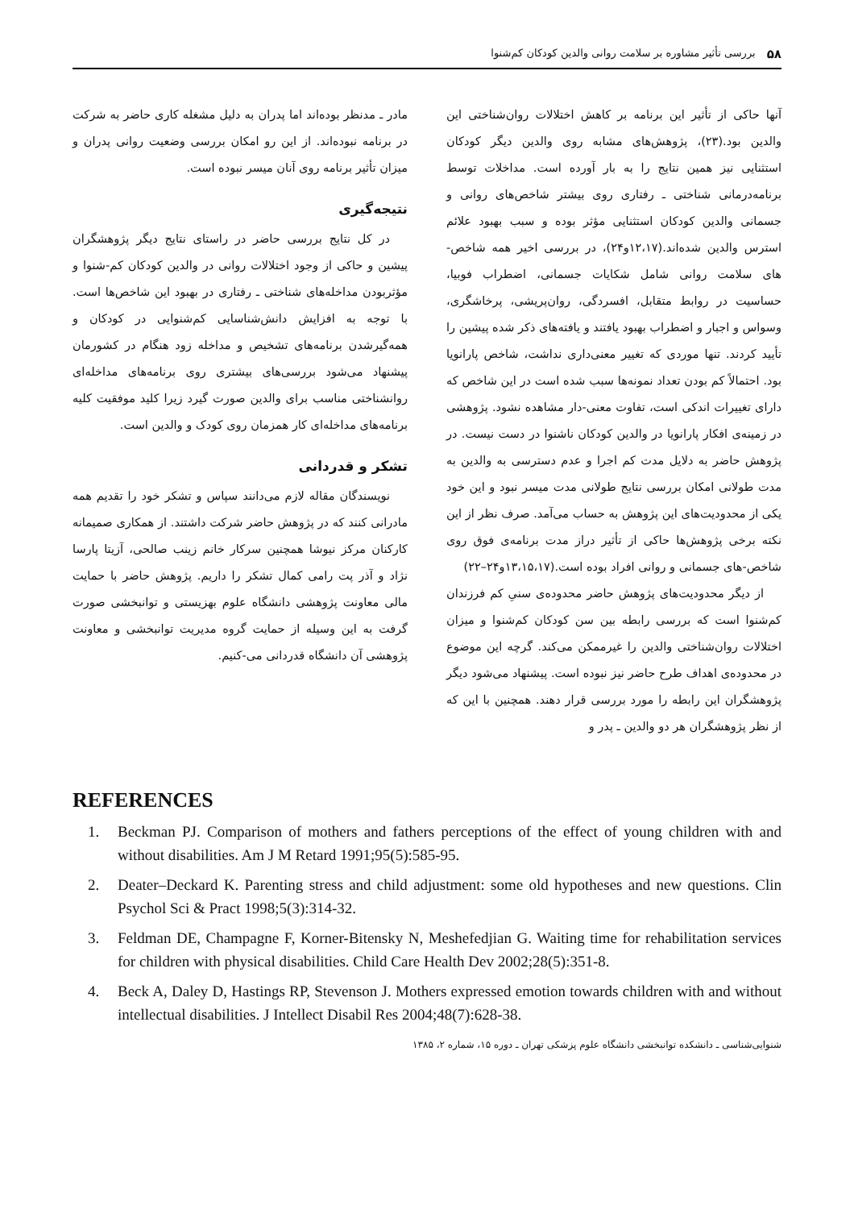۵۸ بررسی تأثیر مشاوره بر سلامت روانی والدین کودکان کم‌شنوا
آنها حاکی از تأثیر این برنامه بر کاهش اختلالات روان‌شناختی این والدین بود.(۲۳)، پژوهش‌های مشابه روی والدین دیگر کودکان استثنایی نیز همین نتایج را به بار آورده است. مداخلات توسط برنامه‌درمانی شناختی ـ رفتاری روی بیشتر شاخص‌های روانی و جسمانی والدین کودکان استثنایی مؤثر بوده و سبب بهبود علائم استرس والدین شده‌اند.(۱۲،۱۷و۲۴)، در بررسی اخیر همه شاخص-های سلامت روانی شامل شکایات جسمانی، اضطراب فوبیا، حساسیت در روابط متقابل، افسردگی، روان‌پریشی، پرخاشگری، وسواس و اجبار و اضطراب بهبود یافتند و یافته‌های ذکر شده پیشین را تأیید کردند. تنها موردی که تغییر معنی‌داری نداشت، شاخص پارانویا بود. احتمالاً کم بودن تعداد نمونه‌ها سبب شده است در این شاخص که دارای تغییرات اندکی است، تفاوت معنی-دار مشاهده نشود. پژوهشی در زمینه‌ی افکار پارانویا در والدین کودکان ناشنوا در دست نیست. در پژوهش حاضر به دلایل مدت کم اجرا و عدم دسترسی به والدین به مدت طولانی امکان بررسی نتایج طولانی مدت میسر نبود و این خود یکی از محدودیت‌های این پژوهش به حساب می‌آمد. صرف نظر از این نکته برخی پژوهش‌ها حاکی از تأثیر دراز مدت برنامه‌ی فوق روی شاخص-های جسمانی و روانی افراد بوده است.(۱۳،۱۵،۱۷و۲۴–۲۲)
از دیگر محدودیت‌های پژوهش حاضر محدوده‌ی سنیِ کم فرزندان کم‌شنوا است که بررسی رابطه بین سن کودکان کم‌شنوا و میزان اختلالات روان‌شناختی والدین را غیرممکن می‌کند. گرچه این موضوع در محدوده‌ی اهداف طرح حاضر نیز نبوده است. پیشنهاد می‌شود دیگر پژوهشگران این رابطه را مورد بررسی قرار دهند. همچنین با این که از نظر پژوهشگران هر دو والدین ـ پدر و
مادر ـ مدنظر بوده‌اند اما پدران به دلیل مشغله کاری حاضر به شرکت در برنامه نبوده‌اند. از این رو امکان بررسی وضعیت روانی پدران و میزان تأثیر برنامه روی آنان میسر نبوده است.
نتیجه‌گیری
در کل نتایج بررسی حاضر در راستای نتایج دیگر پژوهشگران پیشین و حاکی از وجود اختلالات روانی در والدین کودکان کم-شنوا و مؤثربودن مداخله‌های شناختی ـ رفتاری در بهبود این شاخص‌ها است. با توجه به افزایش دانش‌شناسایی کم‌شنوایی در کودکان و همه‌گیرشدن برنامه‌های تشخیص و مداخله زود هنگام در کشورمان پیشنهاد می‌شود بررسی‌های بیشتری روی برنامه‌های مداخله‌ای روانشناختی مناسب برای والدین صورت گیرد زیرا کلید موفقیت کلیه برنامه‌های مداخله‌ای کار همزمان روی کودک و والدین است.
تشکر و قدردانی
نویسندگان مقاله لازم می‌دانند سپاس و تشکر خود را تقدیم همه مادرانی کنند که در پژوهش حاضر شرکت داشتند. از همکاری صمیمانه کارکنان مرکز نیوشا همچنین سرکار خانم زینب صالحی، آزیتا پارسا نژاد و آذر پت رامی کمال تشکر را داریم. پژوهش حاضر با حمایت مالی معاونت پژوهشی دانشگاه علوم بهزیستی و توانبخشی صورت گرفت به این وسیله از حمایت گروه مدیریت توانبخشی و معاونت پژوهشی آن دانشگاه قدردانی می-کنیم.
REFERENCES
1. Beckman PJ. Comparison of mothers and fathers perceptions of the effect of young children with and without disabilities. Am J M Retard 1991;95(5):585-95.
2. Deater–Deckard K. Parenting stress and child adjustment: some old hypotheses and new questions. Clin Psychol Sci & Pract 1998;5(3):314-32.
3. Feldman DE, Champagne F, Korner-Bitensky N, Meshefedjian G. Waiting time for rehabilitation services for children with physical disabilities. Child Care Health Dev 2002;28(5):351-8.
4. Beck A, Daley D, Hastings RP, Stevenson J. Mothers expressed emotion towards children with and without intellectual disabilities. J Intellect Disabil Res 2004;48(7):628-38.
شنوایی‌شناسی ـ دانشکده توانبخشی دانشگاه علوم پزشکی تهران ـ دوره ۱۵، شماره ۲، ۱۳۸۵